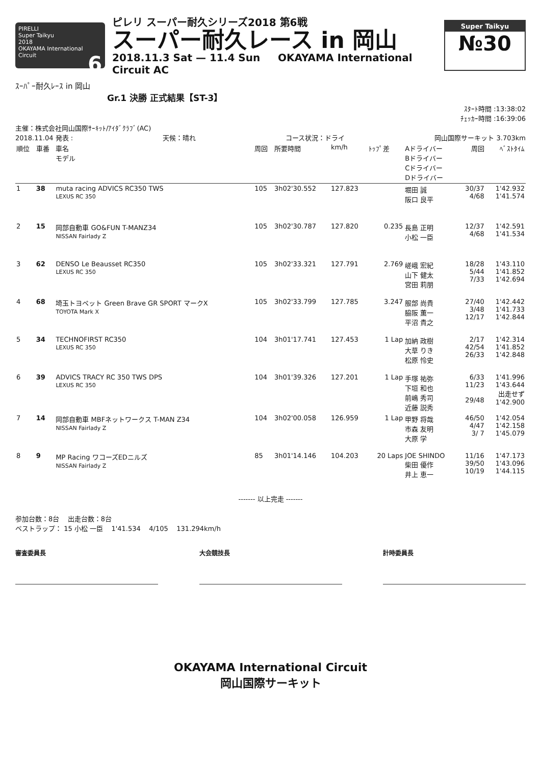PIRELLI
Super Taikyu
2018
OKAYAMA International Circuit 6
ピレリ スーパー耐久シリーズ2018 第6戦
スーパー耐久レース in 岡山
2018.11.3 Sat — 11.4 Sun OKAYAMA International Circuit AC
Super Taikyu
№30
ｽｰﾊﾟｰ耐久ﾚｰｽ in 岡山
Gr.1 決勝 正式結果【ST-3】
ｽﾀｰﾄ時間 :13:38:02
ﾁｪｯｶｰ時間 :16:39:06
主催：株式会社岡山国際ｻｰｷｯﾄ/ｱｲﾀﾞｸﾗﾌﾞ(AC)
2018.11.04 発表 : 天候：晴れ コース状況：ドライ 岡山国際サーキット 3.703km
| 順位 | 車番 | 車名 モデル | 周回 | 所要時間 | km/h | ﾄｯﾌﾟ差 | Aドライバー Bドライバー Cドライバー Dドライバー | 周回 | ﾍﾞｽﾄﾀｲﾑ |
| --- | --- | --- | --- | --- | --- | --- | --- | --- | --- |
| 1 | 38 | muta racing ADVICS RC350 TWS LEXUS RC 350 | 105 | 3h02'30.552 | 127.823 | | 堀田 誠 阪口 良平 | 30/37 4/68 | 1'42.932 1'41.574 |
| 2 | 15 | 岡部自動車 GO&FUN T-MANZ34 NISSAN Fairlady Z | 105 | 3h02'30.787 | 127.820 | 0.235 | 長島 正明 小松 一臣 | 12/37 4/68 | 1'42.591 1'41.534 |
| 3 | 62 | DENSO Le Beausset RC350 LEXUS RC 350 | 105 | 3h02'33.321 | 127.791 | 2.769 | 嵯峨 宏紀 山下 健太 宮田 莉朋 | 18/28 5/44 7/33 | 1'43.110 1'41.852 1'42.694 |
| 4 | 68 | 埼玉トヨペット Green Brave GR SPORT マークX TOYOTA Mark X | 105 | 3h02'33.799 | 127.785 | 3.247 | 服部 尚貴 脇阪 薫一 平沼 貴之 | 27/40 3/48 12/17 | 1'42.442 1'41.733 1'42.844 |
| 5 | 34 | TECHNOFIRST RC350 LEXUS RC 350 | 104 | 3h01'17.741 | 127.453 | 1 Lap | 加納 政樹 大草 りき 松原 怜史 | 2/17 42/54 26/33 | 1'42.314 1'41.852 1'42.848 |
| 6 | 39 | ADVICS TRACY RC 350 TWS DPS LEXUS RC 350 | 104 | 3h01'39.326 | 127.201 | 1 Lap | 手塚 祐弥 下垣 和也 前嶋 秀司 近藤 説秀 | 6/33 11/23 29/48 | 1'41.996 1'43.644 出走せず 1'42.900 |
| 7 | 14 | 岡部自動車 MBFネットワークス T-MAN Z34 NISSAN Fairlady Z | 104 | 3h02'00.058 | 126.959 | 1 Lap | 甲野 将哉 市森 友明 大原 学 | 46/50 4/47 3/ 7 | 1'42.054 1'42.158 1'45.079 |
| 8 | 9 | MP Racing ワコーズEDニルズ NISSAN Fairlady Z | 85 | 3h01'14.146 | 104.203 | 20 Laps | JOE SHINDO 柴田 優作 井上 恵一 | 11/16 39/50 10/19 | 1'47.173 1'43.096 1'44.115 |
------- 以上完走 -------
参加台数：8台 出走台数：8台
ベストラップ： 15 小松 一臣 1'41.534 4/105 131.294km/h
審査委員長 大会競技長 計時委員長
OKAYAMA International Circuit
岡山国際サーキット